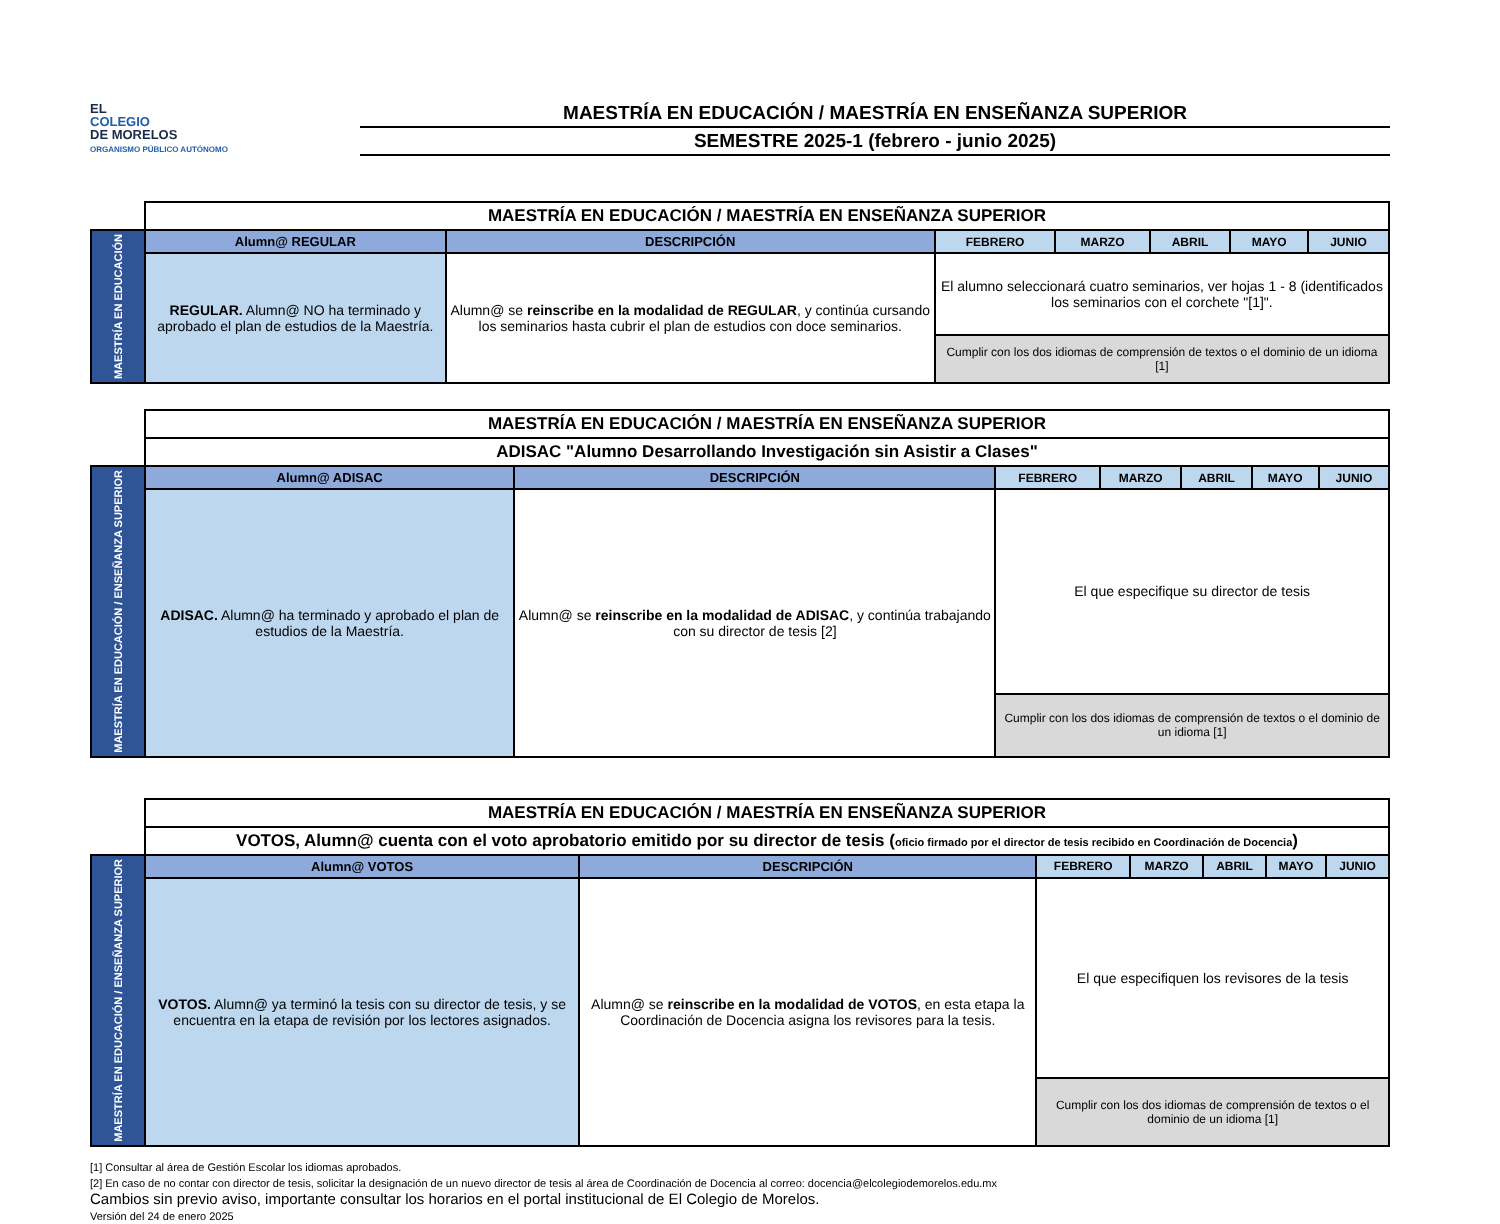EL
COLEGIO
DE MORELOS
ORGANISMO PÚBLICO AUTÓNOMO
MAESTRÍA EN EDUCACIÓN / MAESTRÍA EN ENSEÑANZA SUPERIOR
SEMESTRE 2025-1 (febrero - junio 2025)
| | MAESTRÍA EN EDUCACIÓN / MAESTRÍA EN ENSEÑANZA SUPERIOR | | | | | | |
| MAESTRÍA EN EDUCACIÓN | Alumn@ REGULAR | DESCRIPCIÓN | FEBRERO | MARZO | ABRIL | MAYO | JUNIO |
| | REGULAR. Alumn@ NO ha terminado y aprobado el plan de estudios de la Maestría. | Alumn@ se reinscribe en la modalidad de REGULAR , y continúa cursando los seminarios hasta cubrir el plan de estudios con doce seminarios. | El alumno seleccionará cuatro seminarios, ver hojas 1 - 8 (identificados los seminarios con el corchete "[1]". | | | | |
| | | | Cumplir con los dos idiomas de comprensión de textos o el dominio de un idioma [1] | | | | |
| | MAESTRÍA EN EDUCACIÓN / MAESTRÍA EN ENSEÑANZA SUPERIOR | | | | | | |
| | ADISAC "Alumno Desarrollando Investigación sin Asistir a Clases" | | | | | | |
| MAESTRÍA EN EDUCACIÓN / ENSEÑANZA SUPERIOR | Alumn@ ADISAC | DESCRIPCIÓN | FEBRERO | MARZO | ABRIL | MAYO | JUNIO |
| | ADISAC. Alumn@ ha terminado y aprobado el plan de estudios de la Maestría. | Alumn@ se reinscribe en la modalidad de ADISAC , y continúa trabajando con su director de tesis [2] | El que especifique su director de tesis | | | | |
| | | | Cumplir con los dos idiomas de comprensión de textos o el dominio de un idioma [1] | | | | |
| | MAESTRÍA EN EDUCACIÓN / MAESTRÍA EN ENSEÑANZA SUPERIOR | | | | | | |
| | VOTOS, Alumn@ cuenta con el voto aprobatorio emitido por su director de tesis ( oficio firmado por el director de tesis recibido en Coordinación de Docencia ) | | | | | | |
| MAESTRÍA EN EDUCACIÓN / ENSEÑANZA SUPERIOR | Alumn@ VOTOS | DESCRIPCIÓN | FEBRERO | MARZO | ABRIL | MAYO | JUNIO |
| | VOTOS. Alumn@ ya terminó la tesis con su director de tesis, y se encuentra en la etapa de revisión por los lectores asignados. | Alumn@ se reinscribe en la modalidad de VOTOS , en esta etapa la Coordinación de Docencia asigna los revisores para la tesis. | El que especifiquen los revisores de la tesis | | | | |
| | | | Cumplir con los dos idiomas de comprensión de textos o el dominio de un idioma [1] | | | | |
[1] Consultar al área de Gestión Escolar los idiomas aprobados.
[2] En caso de no contar con director de tesis, solicitar la designación de un nuevo director de tesis al área de Coordinación de Docencia al correo: docencia@elcolegiodemorelos.edu.mx
Cambios sin previo aviso, importante consultar los horarios en el portal institucional de El Colegio de Morelos.
Versión del 24 de enero 2025